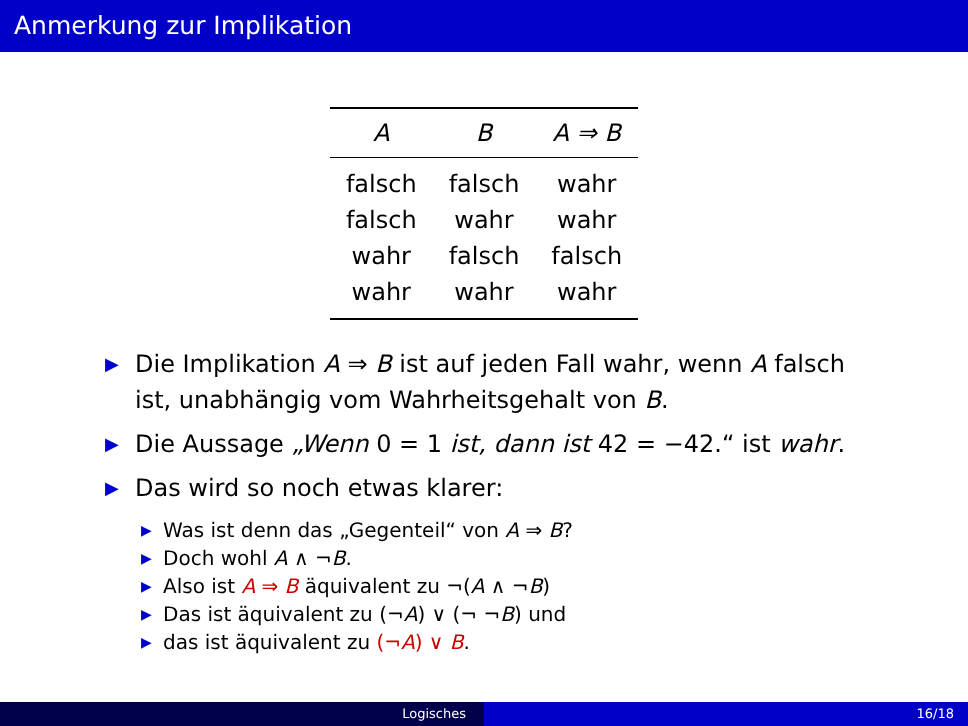Anmerkung zur Implikation
| A | B | A ⇒ B |
| --- | --- | --- |
| falsch | falsch | wahr |
| falsch | wahr | wahr |
| wahr | falsch | falsch |
| wahr | wahr | wahr |
▶ Die Implikation A ⇒ B ist auf jeden Fall wahr, wenn A falsch ist, unabhängig vom Wahrheitsgehalt von B.
▶ Die Aussage „Wenn 0 = 1 ist, dann ist 42 = −42.“ ist wahr.
▶ Das wird so noch etwas klarer:
▶ Was ist denn das „Gegenteil“ von A ⇒ B?
▶ Doch wohl A ∧ ¬B.
▶ Also ist A ⇒ B äquivalent zu ¬(A ∧ ¬B)
▶ Das ist äquivalent zu (¬A) ∨ (¬ ¬B) und
▶ das ist äquivalent zu (¬A) ∨ B.
Logisches 16/18